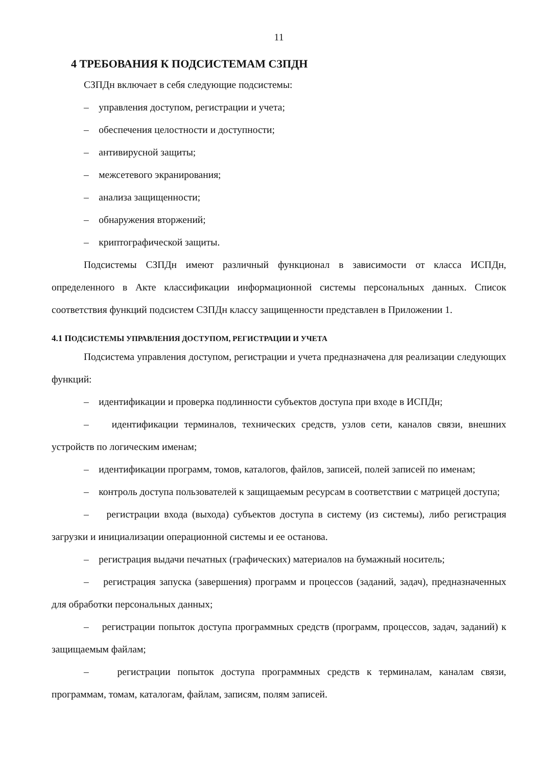11
4 ТРЕБОВАНИЯ К ПОДСИСТЕМАМ СЗПДН
СЗПДн включает в себя следующие подсистемы:
– управления доступом, регистрации и учета;
– обеспечения целостности и доступности;
– антивирусной защиты;
– межсетевого экранирования;
– анализа защищенности;
– обнаружения вторжений;
– криптографической защиты.
Подсистемы СЗПДн имеют различный функционал в зависимости от класса ИСПДн, определенного в Акте классификации информационной системы персональных данных. Список соответствия функций подсистем СЗПДн классу защищенности представлен в Приложении 1.
4.1 ПОДСИСТЕМЫ УПРАВЛЕНИЯ ДОСТУПОМ, РЕГИСТРАЦИИ И УЧЕТА
Подсистема управления доступом, регистрации и учета предназначена для реализации следующих функций:
– идентификации и проверка подлинности субъектов доступа при входе в ИСПДн;
– идентификации терминалов, технических средств, узлов сети, каналов связи, внешних устройств по логическим именам;
– идентификации программ, томов, каталогов, файлов, записей, полей записей по именам;
– контроль доступа пользователей к защищаемым ресурсам в соответствии с матрицей доступа;
– регистрации входа (выхода) субъектов доступа в систему (из системы), либо регистрация загрузки и инициализации операционной системы и ее останова.
– регистрация выдачи печатных (графических) материалов на бумажный носитель;
– регистрация запуска (завершения) программ и процессов (заданий, задач), предназначенных для обработки персональных данных;
– регистрации попыток доступа программных средств (программ, процессов, задач, заданий) к защищаемым файлам;
– регистрации попыток доступа программных средств к терминалам, каналам связи, программам, томам, каталогам, файлам, записям, полям записей.